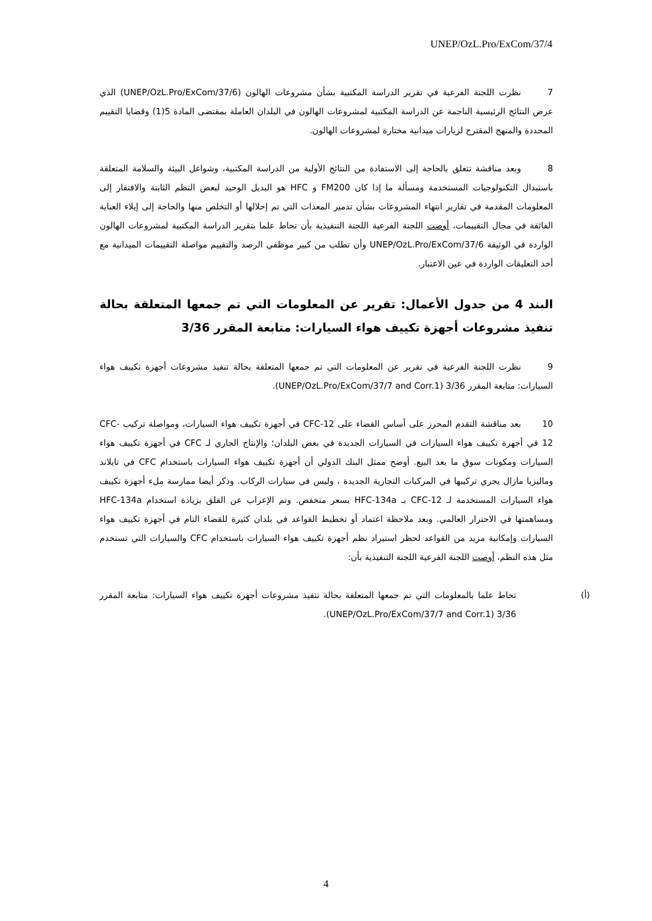UNEP/OzL.Pro/ExCom/37/4
7 نظرت اللجنة الفرعية في تقرير الدراسة المكتبية بشأن مشروعات الهالون (UNEP/OzL.Pro/ExCom/37/6) الذي عرض النتائج الرئيسية الناجمة عن الدراسة المكتبية لمشروعات الهالون في البلدان العاملة بمقتضى المادة 5(1) وقضايا التقييم المحددة والمنهج المقترح لزيارات ميدانية مختارة لمشروعات الهالون.
8 وبعد مناقشة تتعلق بالحاجة إلى الاستفادة من النتائج الأولية من الدراسة المكتبية، وشواغل البيئة والسلامة المتعلقة باستبدال التكنولوجيات المستخدمة ومسألة ما إذا كان FM200 و HFC هو البديل الوحيد لبعض النظم الثابتة والافتقار إلى المعلومات المقدمة في تقارير انتهاء المشروعات بشأن تدمير المعدات التي تم إحلالها أو التخلص منها والحاجة إلى إيلاء العناية الفائقة في مجال التقييمات، أوصت اللجنة الفرعية اللجنة التنفيذية بأن تحاط علما بتقرير الدراسة المكتبية لمشروعات الهالون الواردة في الوثيقة UNEP/OzL.Pro/ExCom/37/6 وأن تطلب من كبير موظفي الرصد والتقييم مواصلة التقييمات الميدانية مع أخذ التعليقات الواردة في عين الاعتبار.
البند 4 من جدول الأعمال: تقرير عن المعلومات التي تم جمعها المتعلقة بحالة تنفيذ مشروعات أجهزة تكييف هواء السيارات: متابعة المقرر 3/36
9 نظرت اللجنة الفرعية في تقرير عن المعلومات التي تم جمعها المتعلقة بحالة تنفيذ مشروعات أجهزة تكييف هواء السيارات: متابعة المقرر 3/36 (UNEP/OzL.Pro/ExCom/37/7 and Corr.1).
10 بعد مناقشة التقدم المحرز على أساس القضاء على CFC-12 في أجهزة تكييف هواء السيارات، ومواصلة تركيب CFC-12 في أجهزة تكييف هواء السيارات في السيارات الجديدة في بعض البلدان؛ والإنتاج الجاري لـ CFC في أجهزة تكييف هواء السيارات ومكونات سوق ما بعد البيع. أوضح ممثل البنك الدولي أن أجهزة تكييف هواء السيارات باستخدام CFC في تايلاند وماليزيا مازال يجري تركيبها في المركبات التجارية الجديدة ، وليس في سيارات الركاب. وذكر أيضا ممارسة ملء أجهزة تكييف هواء السيارات المستخدمة لـ CFC-12 بـ HFC-134a بسعر منخفض. وتم الإعراب عن القلق بزيادة استخدام HFC-134a ومساهمتها في الاحترار العالمي. وبعد ملاحظة اعتماد أو تخطيط القواعد في بلدان كثيرة للقضاء التام في أجهزة تكييف هواء السيارات وإمكانية مزيد من القواعد لحظر استيراد نظم أجهزة تكييف هواء السيارات باستخدام CFC والسيارات التي تستخدم مثل هذه النظم، أوصت اللجنة الفرعية اللجنة التنفيذية بأن:
(أ) تحاط علما بالمعلومات التي تم جمعها المتعلقة بحالة تنفيذ مشروعات أجهزة تكييف هواء السيارات: متابعة المقرر 3/36 (UNEP/OzL.Pro/ExCom/37/7 and Corr.1).
4